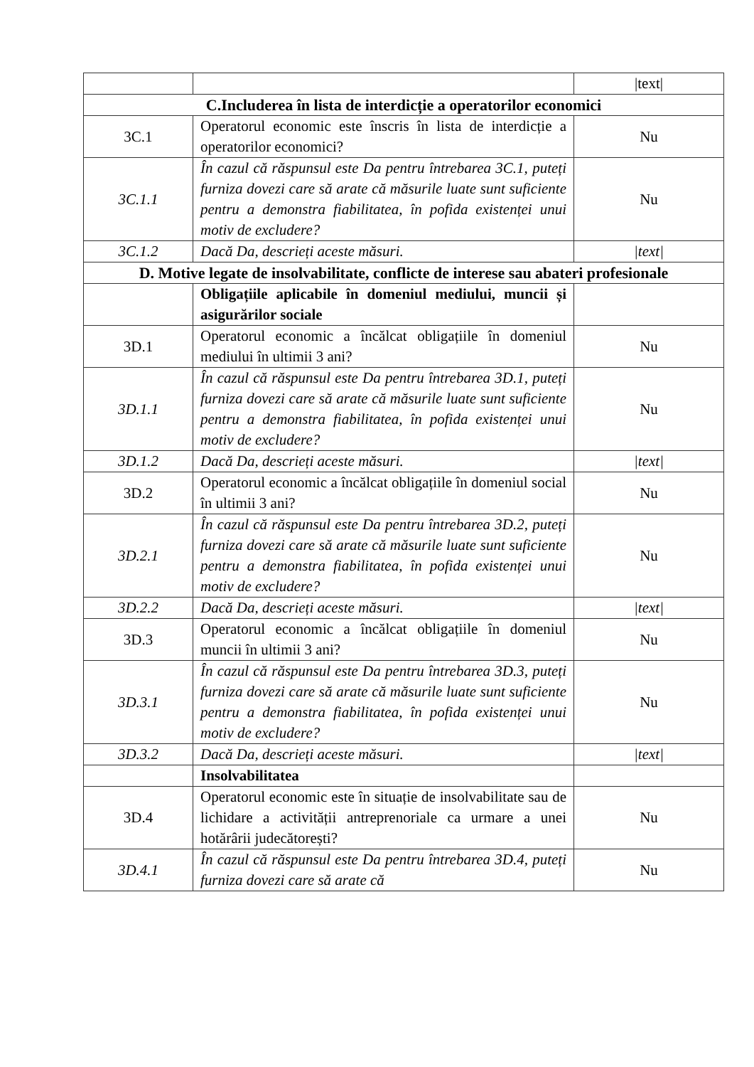| | | /text/ |
| C.Includerea în lista de interdicție a operatorilor economici | | |
| 3C.1 | Operatorul economic este înscris în lista de interdicție a operatorilor economici? | Nu |
| 3C.1.1 | În cazul că răspunsul este Da pentru întrebarea 3C.1, puteți furniza dovezi care să arate că măsurile luate sunt suficiente pentru a demonstra fiabilitatea, în pofida existenței unui motiv de excludere? | Nu |
| 3C.1.2 | Dacă Da, descrieți aceste măsuri. | /text/ |
| D. Motive legate de insolvabilitate, conflicte de interese sau abateri profesionale | | |
| | Obligațiile aplicabile în domeniul mediului, muncii și asigurărilor sociale | |
| 3D.1 | Operatorul economic a încălcat obligațiile în domeniul mediului în ultimii 3 ani? | Nu |
| 3D.1.1 | În cazul că răspunsul este Da pentru întrebarea 3D.1, puteți furniza dovezi care să arate că măsurile luate sunt suficiente pentru a demonstra fiabilitatea, în pofida existenței unui motiv de excludere? | Nu |
| 3D.1.2 | Dacă Da, descrieți aceste măsuri. | /text/ |
| 3D.2 | Operatorul economic a încălcat obligațiile în domeniul social în ultimii 3 ani? | Nu |
| 3D.2.1 | În cazul că răspunsul este Da pentru întrebarea 3D.2, puteți furniza dovezi care să arate că măsurile luate sunt suficiente pentru a demonstra fiabilitatea, în pofida existenței unui motiv de excludere? | Nu |
| 3D.2.2 | Dacă Da, descrieți aceste măsuri. | /text/ |
| 3D.3 | Operatorul economic a încălcat obligațiile în domeniul muncii în ultimii 3 ani? | Nu |
| 3D.3.1 | În cazul că răspunsul este Da pentru întrebarea 3D.3, puteți furniza dovezi care să arate că măsurile luate sunt suficiente pentru a demonstra fiabilitatea, în pofida existenței unui motiv de excludere? | Nu |
| 3D.3.2 | Dacă Da, descrieți aceste măsuri. | /text/ |
| | Insolvabilitatea | |
| 3D.4 | Operatorul economic este în situație de insolvabilitate sau de lichidare a activității antreprenoriale ca urmare a unei hotărârii judecătorești? | Nu |
| 3D.4.1 | În cazul că răspunsul este Da pentru întrebarea 3D.4, puteți furniza dovezi care să arate că | Nu |